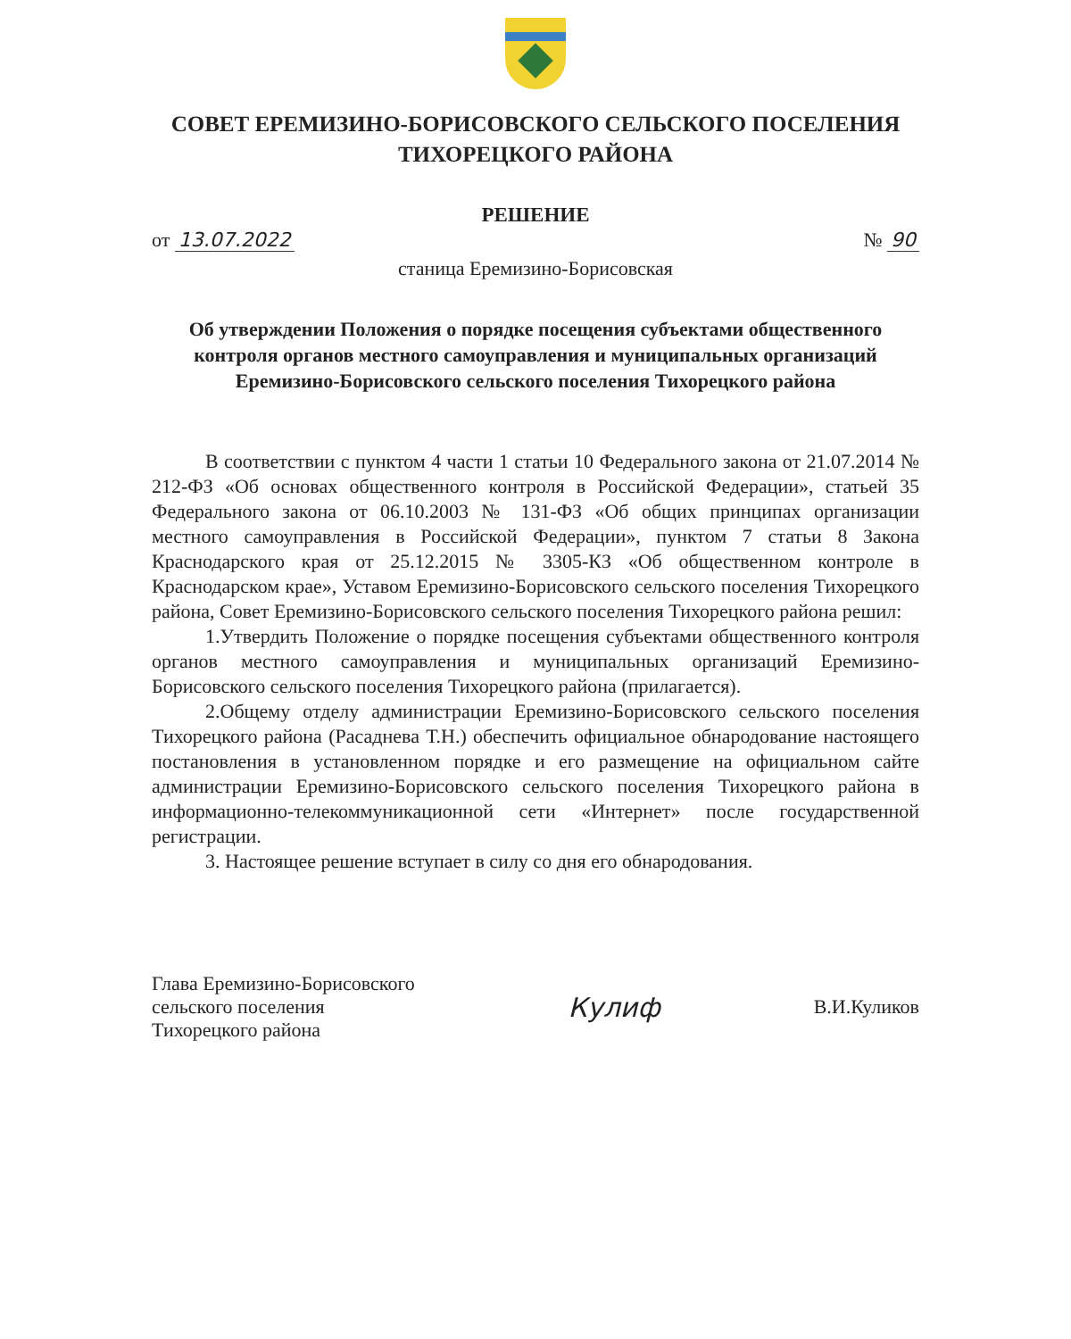СОВЕТ ЕРЕМИЗИНО-БОРИСОВСКОГО СЕЛЬСКОГО ПОСЕЛЕНИЯ
ТИХОРЕЦКОГО РАЙОНА
РЕШЕНИЕ
от 13.07.2022 № 90
станица Еремизино-Борисовская
Об утверждении Положения о порядке посещения субъектами общественного контроля органов местного самоуправления и муниципальных организаций Еремизино-Борисовского сельского поселения Тихорецкого района
В соответствии с пунктом 4 части 1 статьи 10 Федерального закона от 21.07.2014 № 212-ФЗ «Об основах общественного контроля в Российской Федерации», статьей 35 Федерального закона от 06.10.2003 № 131-ФЗ «Об общих принципах организации местного самоуправления в Российской Федерации», пунктом 7 статьи 8 Закона Краснодарского края от 25.12.2015 № 3305-КЗ «Об общественном контроле в Краснодарском крае», Уставом Еремизино-Борисовского сельского поселения Тихорецкого района, Совет Еремизино-Борисовского сельского поселения Тихорецкого района решил:
1.Утвердить Положение о порядке посещения субъектами общественного контроля органов местного самоуправления и муниципальных организаций Еремизино-Борисовского сельского поселения Тихорецкого района (прилагается).
2.Общему отделу администрации Еремизино-Борисовского сельского поселения Тихорецкого района (Расаднева Т.Н.) обеспечить официальное обнародование настоящего постановления в установленном порядке и его размещение на официальном сайте администрации Еремизино-Борисовского сельского поселения Тихорецкого района в информационно-телекоммуникационной сети «Интернет» после государственной регистрации.
3. Настоящее решение вступает в силу со дня его обнародования.
Глава Еремизино-Борисовского
сельского поселения
Тихорецкого района
Кулиф
В.И.Куликов